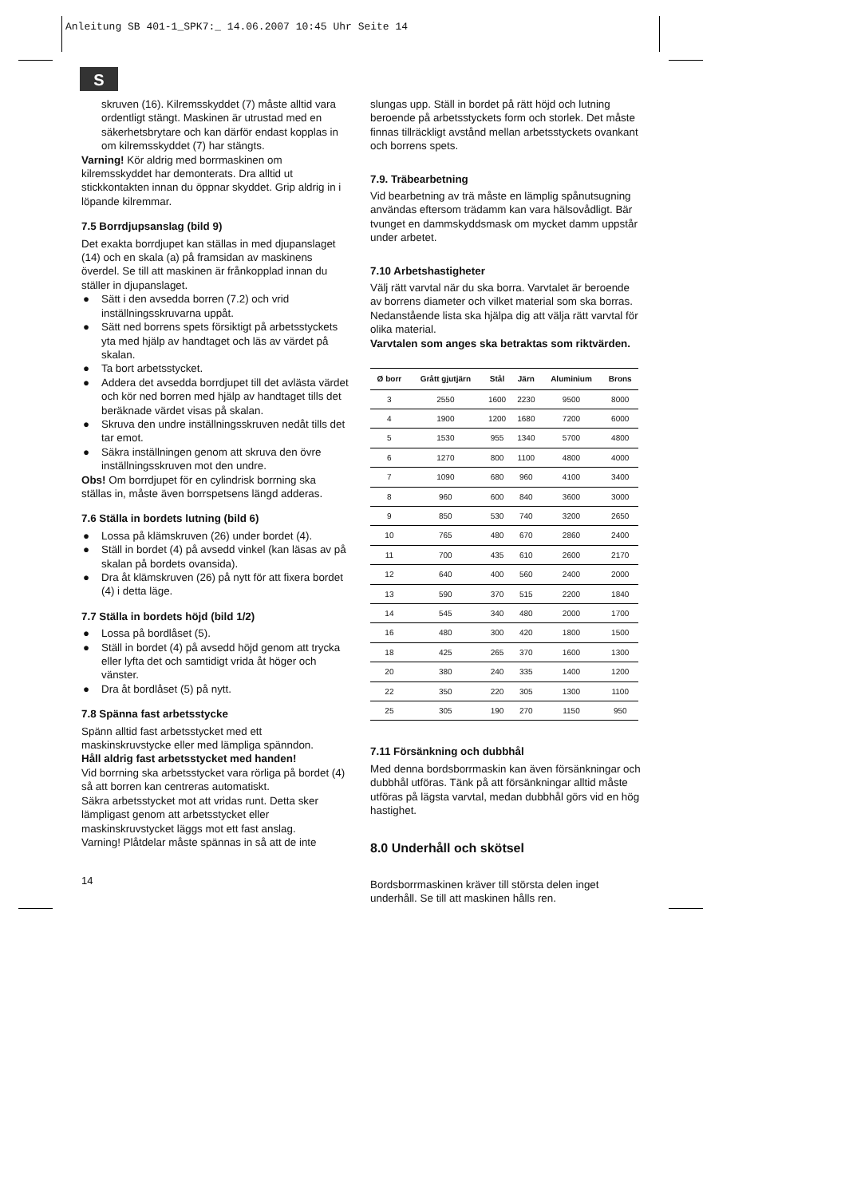Anleitung SB 401-1_SPK7:_ 14.06.2007 10:45 Uhr Seite 14
S
skruven (16). Kilremsskyddet (7) måste alltid vara ordentligt stängt. Maskinen är utrustad med en säkerhetsbrytare och kan därför endast kopplas in om kilremsskyddet (7) har stängts.
Varning! Kör aldrig med borrmaskinen om kilremsskyddet har demonterats. Dra alltid ut stickkontakten innan du öppnar skyddet. Grip aldrig in i löpande kilremmar.
7.5 Borrdjupsanslag (bild 9)
Det exakta borrdjupet kan ställas in med djupanslaget (14) och en skala (a) på framsidan av maskinens överdel. Se till att maskinen är frånkopplad innan du ställer in djupanslaget.
● Sätt i den avsedda borren (7.2) och vrid inställningsskruvarna uppåt.
● Sätt ned borrens spets försiktigt på arbetsstyckets yta med hjälp av handtaget och läs av värdet på skalan.
● Ta bort arbetsstycket.
● Addera det avsedda borrdjupet till det avlästa värdet och kör ned borren med hjälp av handtaget tills det beräknade värdet visas på skalan.
● Skruva den undre inställningsskruven nedåt tills det tar emot.
● Säkra inställningen genom att skruva den övre inställningsskruven mot den undre.
Obs! Om borrdjupet för en cylindrisk borrning ska ställas in, måste även borrspetsens längd adderas.
7.6 Ställa in bordets lutning (bild 6)
● Lossa på klämskruven (26) under bordet (4).
● Ställ in bordet (4) på avsedd vinkel (kan läsas av på skalan på bordets ovansida).
● Dra åt klämskruven (26) på nytt för att fixera bordet (4) i detta läge.
7.7 Ställa in bordets höjd (bild 1/2)
● Lossa på bordlåset (5).
● Ställ in bordet (4) på avsedd höjd genom att trycka eller lyfta det och samtidigt vrida åt höger och vänster.
● Dra åt bordlåset (5) på nytt.
7.8 Spänna fast arbetsstycke
Spänn alltid fast arbetsstycket med ett maskinskruvstycke eller med lämpliga spänndon.
Håll aldrig fast arbetsstycket med handen!
Vid borrning ska arbetsstycket vara rörliga på bordet (4) så att borren kan centreras automatiskt.
Säkra arbetsstycket mot att vridas runt. Detta sker lämpligast genom att arbetsstycket eller maskinskruvstycket läggs mot ett fast anslag.
Varning! Plåtdelar måste spännas in så att de inte
slungas upp. Ställ in bordet på rätt höjd och lutning beroende på arbetsstyckets form och storlek. Det måste finnas tillräckligt avstånd mellan arbetsstyckets ovankant och borrens spets.
7.9. Träbearbetning
Vid bearbetning av trä måste en lämplig spånutsugning användas eftersom trädamm kan vara hälsovådligt. Bär tvunget en dammskyddsmask om mycket damm uppstår under arbetet.
7.10 Arbetshastigheter
Välj rätt varvtal när du ska borra. Varvtalet är beroende av borrens diameter och vilket material som ska borras.
Nedanstående lista ska hjälpa dig att välja rätt varvtal för olika material.
Varvtalen som anges ska betraktas som riktvärden.
| Ø borr | Grått gjutjärn | Stål | Järn | Aluminium | Brons |
| --- | --- | --- | --- | --- | --- |
| 3 | 2550 | 1600 | 2230 | 9500 | 8000 |
| 4 | 1900 | 1200 | 1680 | 7200 | 6000 |
| 5 | 1530 | 955 | 1340 | 5700 | 4800 |
| 6 | 1270 | 800 | 1100 | 4800 | 4000 |
| 7 | 1090 | 680 | 960 | 4100 | 3400 |
| 8 | 960 | 600 | 840 | 3600 | 3000 |
| 9 | 850 | 530 | 740 | 3200 | 2650 |
| 10 | 765 | 480 | 670 | 2860 | 2400 |
| 11 | 700 | 435 | 610 | 2600 | 2170 |
| 12 | 640 | 400 | 560 | 2400 | 2000 |
| 13 | 590 | 370 | 515 | 2200 | 1840 |
| 14 | 545 | 340 | 480 | 2000 | 1700 |
| 16 | 480 | 300 | 420 | 1800 | 1500 |
| 18 | 425 | 265 | 370 | 1600 | 1300 |
| 20 | 380 | 240 | 335 | 1400 | 1200 |
| 22 | 350 | 220 | 305 | 1300 | 1100 |
| 25 | 305 | 190 | 270 | 1150 | 950 |
7.11 Försänkning och dubbhål
Med denna bordsborrmaskin kan även försänkningar och dubbhål utföras. Tänk på att försänkningar alltid måste utföras på lägsta varvtal, medan dubbhål görs vid en hög hastighet.
8.0 Underhåll och skötsel
Bordsborrmaskinen kräver till största delen inget underhåll. Se till att maskinen hålls ren.
14